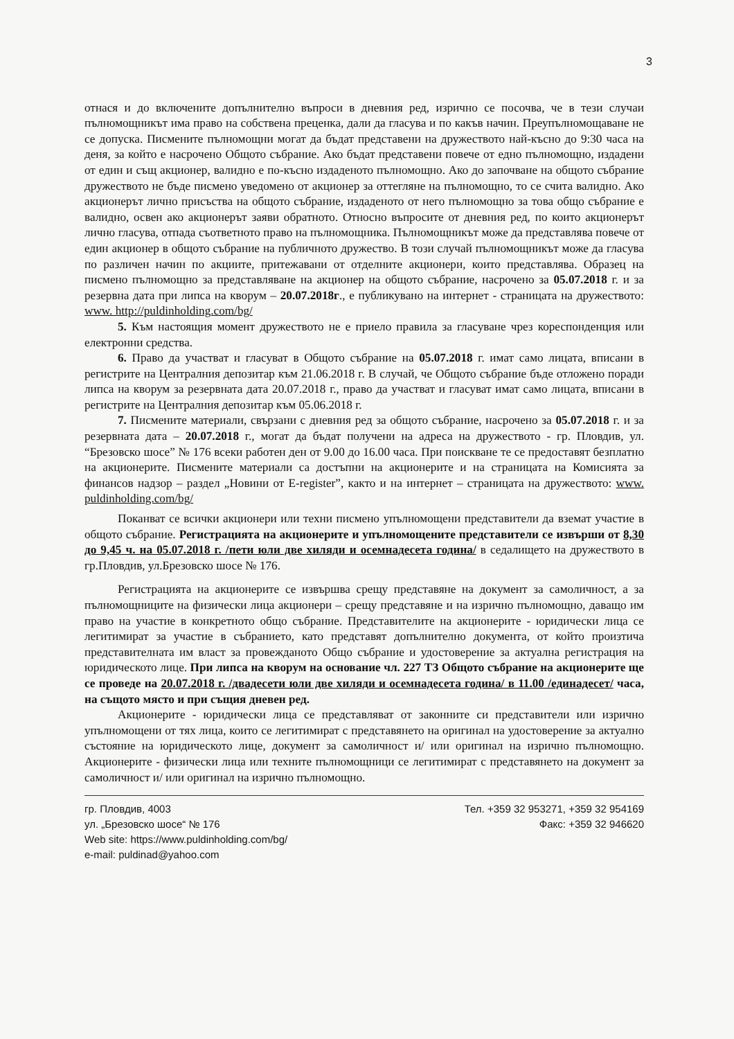3
отнася и до включените допълнително въпроси в дневния ред, изрично се посочва, че в тези случаи пълномощникът има право на собствена преценка, дали да гласува и по какъв начин. Преупълномощаване не се допуска. Писмените пълномощни могат да бъдат представени на дружеството най-късно до 9:30 часа на деня, за който е насрочено Общото събрание. Ако бъдат представени повече от едно пълномощно, издадени от един и същ акционер, валидно е по-късно издаденото пълномощно. Ако до започване на общото събрание дружеството не бъде писмено уведомено от акционер за оттегляне на пълномощно, то се счита валидно. Ако акционерът лично присъства на общото събрание, издаденото от него пълномощно за това общо събрание е валидно, освен ако акционерът заяви обратното. Относно въпросите от дневния ред, по които акционерът лично гласува, отпада съответното право на пълномощника. Пълномощникът може да представлява повече от един акционер в общото събрание на публичното дружество. В този случай пълномощникът може да гласува по различен начин по акциите, притежавани от отделните акционери, които представлява. Образец на писмено пълномощно за представляване на акционер на общото събрание, насрочено за 05.07.2018 г. и за резервна дата при липса на кворум – 20.07.2018г., е публикувано на интернет - страницата на дружеството: www. http://puldinholding.com/bg/
5. Към настоящия момент дружеството не е приело правила за гласуване чрез кореспонденция или електронни средства.
6. Право да участват и гласуват в Общото събрание на 05.07.2018 г. имат само лицата, вписани в регистрите на Централния депозитар към 21.06.2018 г. В случай, че Общото събрание бъде отложено поради липса на кворум за резервната дата 20.07.2018 г., право да участват и гласуват имат само лицата, вписани в регистрите на Централния депозитар към 05.06.2018 г.
7. Писмените материали, свързани с дневния ред за общото събрание, насрочено за 05.07.2018 г. и за резервната дата – 20.07.2018 г., могат да бъдат получени на адреса на дружеството - гр. Пловдив, ул. “Брезовско шосе” № 176 всеки работен ден от 9.00 до 16.00 часа. При поискване те се предоставят безплатно на акционерите. Писмените материали са достъпни на акционерите и на страницата на Комисията за финансов надзор – раздел „Новини от E-register”, както и на интернет – страницата на дружеството: www. puldinholding.com/bg/
Поканват се всички акционери или техни писмено упълномощени представители да вземат участие в общото събрание. Регистрацията на акционерите и упълномощените представители се извърши от 8,30 до 9,45 ч. на 05.07.2018 г. /пети юли две хиляди и осемнадесета година/ в седалището на дружеството в гр.Пловдив, ул.Брезовско шосе № 176.
Регистрацията на акционерите се извършва срещу представяне на документ за самоличност, а за пълномощниците на физически лица акционери – срещу представяне и на изрично пълномощно, даващо им право на участие в конкретното общо събрание. Представителите на акционерите - юридически лица се легитимират за участие в събранието, като представят допълнително документа, от който произтича представителната им власт за провежданото Общо събрание и удостоверение за актуална регистрация на юридическото лице. При липса на кворум на основание чл. 227 ТЗ Общото събрание на акционерите ще се проведе на 20.07.2018 г. /двадесети юли две хиляди и осемнадесета година/ в 11.00 /единадесет/ часа, на същото място и при същия дневен ред.
Акционерите - юридически лица се представляват от законните си представители или изрично упълномощени от тях лица, които се легитимират с представянето на оригинал на удостоверение за актуално състояние на юридическото лице, документ за самоличност и/ или оригинал на изрично пълномощно. Акционерите - физически лица или техните пълномощници се легитимират с представянето на документ за самоличност и/ или оригинал на изрично пълномощно.
гр. Пловдив, 4003
ул. „Брезовско шосе“ № 176
Web site: https://www.puldinholding.com/bg/
e-mail: puldinad@yahoo.com
Тел. +359 32 953271, +359 32 954169
Факс: +359 32 946620